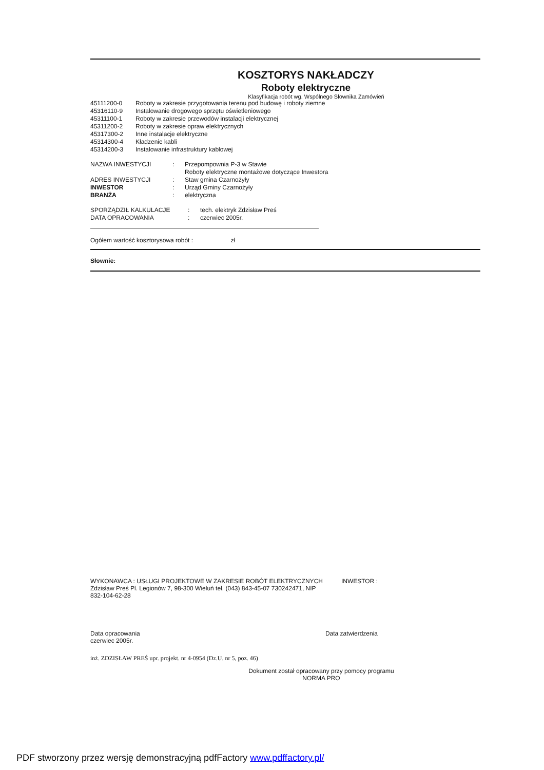KOSZTORYS NAKŁADCZY
Roboty elektryczne
Klasyfikacja robót wg. Wspólnego Słownika Zamówień
45111200-0 Roboty w zakresie przygotowania terenu pod budowę i roboty ziemne
45316110-9 Instalowanie drogowego sprzętu oświetleniowego
45311100-1 Roboty w zakresie przewodów instalacji elektrycznej
45311200-2 Roboty w zakresie opraw elektrycznych
45317300-2 Inne instalacje elektryczne
45314300-4 Kładzenie kabli
45314200-3 Instalowanie infrastruktury kablowej
NAZWA INWESTYCJI: Przepompownia P-3 w Stawie
Roboty elektryczne montażowe dotyczące Inwestora
ADRES INWESTYCJI: Staw gmina Czarnożyły
INWESTOR: Urząd Gminy Czarnożyły
BRANŻA: elektryczna
SPORZĄDZIŁ KALKULACJE: tech. elektryk Zdzisław Preś
DATA OPRACOWANIA: czerwiec 2005r.
Ogółem wartość kosztorysowa robót : zł
Słownie:
WYKONAWCA : USŁUGI PROJEKTOWE W ZAKRESIE ROBÓT ELEKTRYCZNYCH Zdzisław Preś Pl. Legionów 7, 98-300 Wieluń tel. (043) 843-45-07 730242471, NIP 832-104-62-28 INWESTOR :
Data opracowania
czerwiec 2005r. Data zatwierdzenia
inż. ZDZISŁAW PREŚ upr. projekt. nr 4-0954 (Dz.U. nr 5, poz. 46)
Dokument został opracowany przy pomocy programu
NORMA PRO
PDF stworzony przez wersję demonstracyjną pdfFactory www.pdffactory.pl/